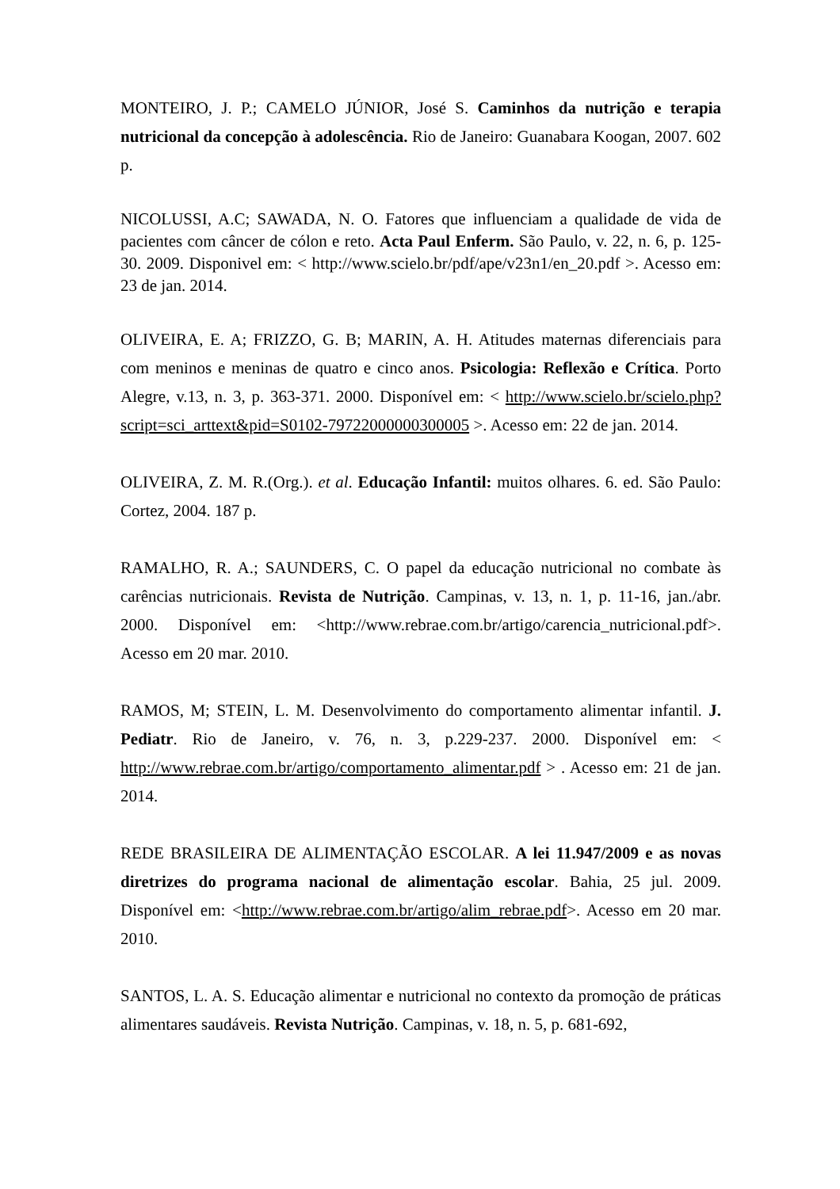MONTEIRO, J. P.; CAMELO JÚNIOR, José S. Caminhos da nutrição e terapia nutricional da concepção à adolescência. Rio de Janeiro: Guanabara Koogan, 2007. 602 p.
NICOLUSSI, A.C; SAWADA, N. O. Fatores que influenciam a qualidade de vida de pacientes com câncer de cólon e reto. Acta Paul Enferm. São Paulo, v. 22, n. 6, p. 125-30. 2009. Disponivel em: < http://www.scielo.br/pdf/ape/v23n1/en_20.pdf >. Acesso em: 23 de jan. 2014.
OLIVEIRA, E. A; FRIZZO, G. B; MARIN, A. H. Atitudes maternas diferenciais para com meninos e meninas de quatro e cinco anos. Psicologia: Reflexão e Crítica. Porto Alegre, v.13, n. 3, p. 363-371. 2000. Disponível em: < http://www.scielo.br/scielo.php?script=sci_arttext&pid=S0102-79722000000300005 >. Acesso em: 22 de jan. 2014.
OLIVEIRA, Z. M. R.(Org.). et al. Educação Infantil: muitos olhares. 6. ed. São Paulo: Cortez, 2004. 187 p.
RAMALHO, R. A.; SAUNDERS, C. O papel da educação nutricional no combate às carências nutricionais. Revista de Nutrição. Campinas, v. 13, n. 1, p. 11-16, jan./abr. 2000. Disponível em: <http://www.rebrae.com.br/artigo/carencia_nutricional.pdf>. Acesso em 20 mar. 2010.
RAMOS, M; STEIN, L. M. Desenvolvimento do comportamento alimentar infantil. J. Pediatr. Rio de Janeiro, v. 76, n. 3, p.229-237. 2000. Disponível em: < http://www.rebrae.com.br/artigo/comportamento_alimentar.pdf > . Acesso em: 21 de jan. 2014.
REDE BRASILEIRA DE ALIMENTAÇÃO ESCOLAR. A lei 11.947/2009 e as novas diretrizes do programa nacional de alimentação escolar. Bahia, 25 jul. 2009. Disponível em: <http://www.rebrae.com.br/artigo/alim_rebrae.pdf>. Acesso em 20 mar. 2010.
SANTOS, L. A. S. Educação alimentar e nutricional no contexto da promoção de práticas alimentares saudáveis. Revista Nutrição. Campinas, v. 18, n. 5, p. 681-692,